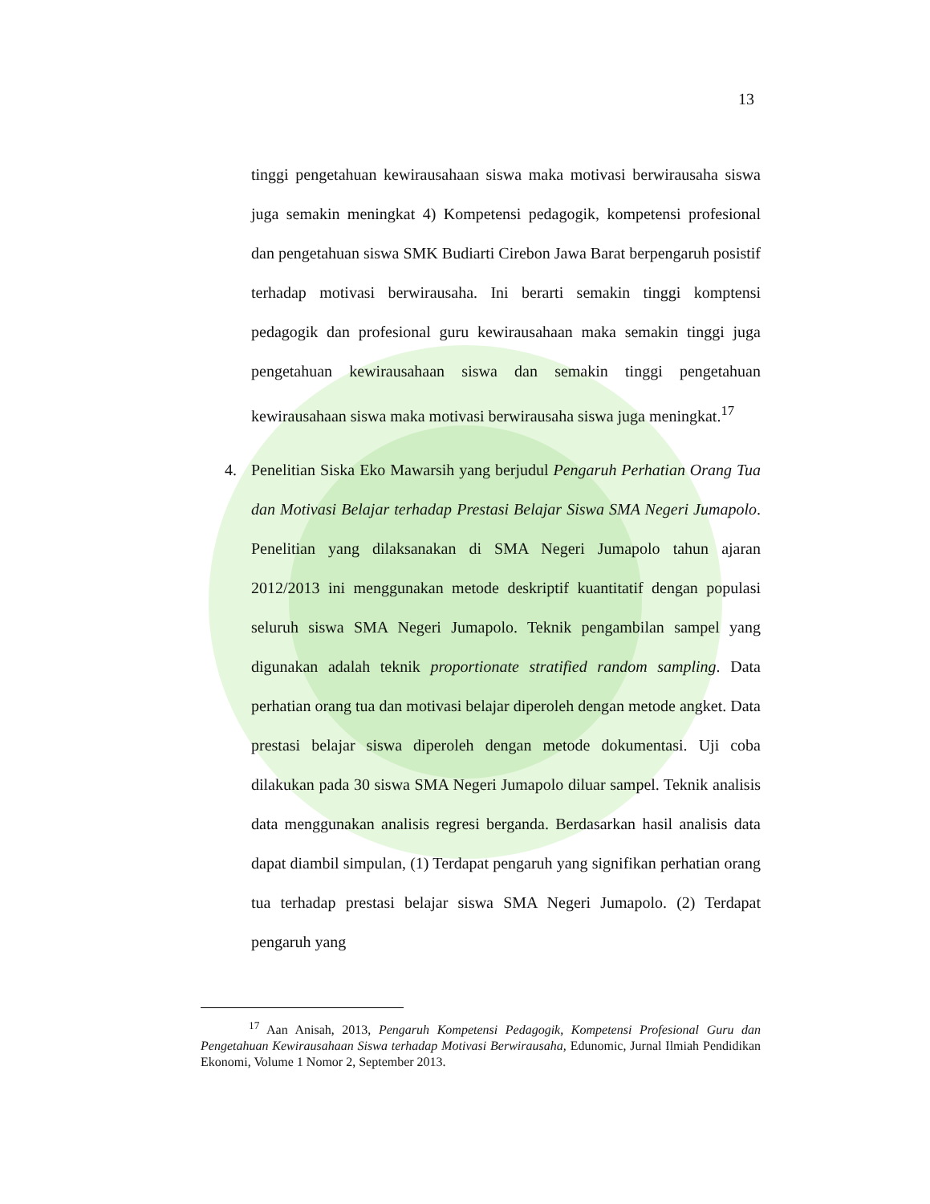13
tinggi pengetahuan kewirausahaan siswa maka motivasi berwirausaha siswa juga semakin meningkat 4) Kompetensi pedagogik, kompetensi profesional dan pengetahuan siswa SMK Budiarti Cirebon Jawa Barat berpengaruh posistif terhadap motivasi berwirausaha. Ini berarti semakin tinggi komptensi pedagogik dan profesional guru kewirausahaan maka semakin tinggi juga pengetahuan kewirausahaan siswa dan semakin tinggi pengetahuan kewirausahaan siswa maka motivasi berwirausaha siswa juga meningkat.<sup>17</sup>
4. Penelitian Siska Eko Mawarsih yang berjudul Pengaruh Perhatian Orang Tua dan Motivasi Belajar terhadap Prestasi Belajar Siswa SMA Negeri Jumapolo. Penelitian yang dilaksanakan di SMA Negeri Jumapolo tahun ajaran 2012/2013 ini menggunakan metode deskriptif kuantitatif dengan populasi seluruh siswa SMA Negeri Jumapolo. Teknik pengambilan sampel yang digunakan adalah teknik proportionate stratified random sampling. Data perhatian orang tua dan motivasi belajar diperoleh dengan metode angket. Data prestasi belajar siswa diperoleh dengan metode dokumentasi. Uji coba dilakukan pada 30 siswa SMA Negeri Jumapolo diluar sampel. Teknik analisis data menggunakan analisis regresi berganda. Berdasarkan hasil analisis data dapat diambil simpulan, (1) Terdapat pengaruh yang signifikan perhatian orang tua terhadap prestasi belajar siswa SMA Negeri Jumapolo. (2) Terdapat pengaruh yang
<sup>17</sup> Aan Anisah, 2013, Pengaruh Kompetensi Pedagogik, Kompetensi Profesional Guru dan Pengetahuan Kewirausahaan Siswa terhadap Motivasi Berwirausaha, Edunomic, Jurnal Ilmiah Pendidikan Ekonomi, Volume 1 Nomor 2, September 2013.